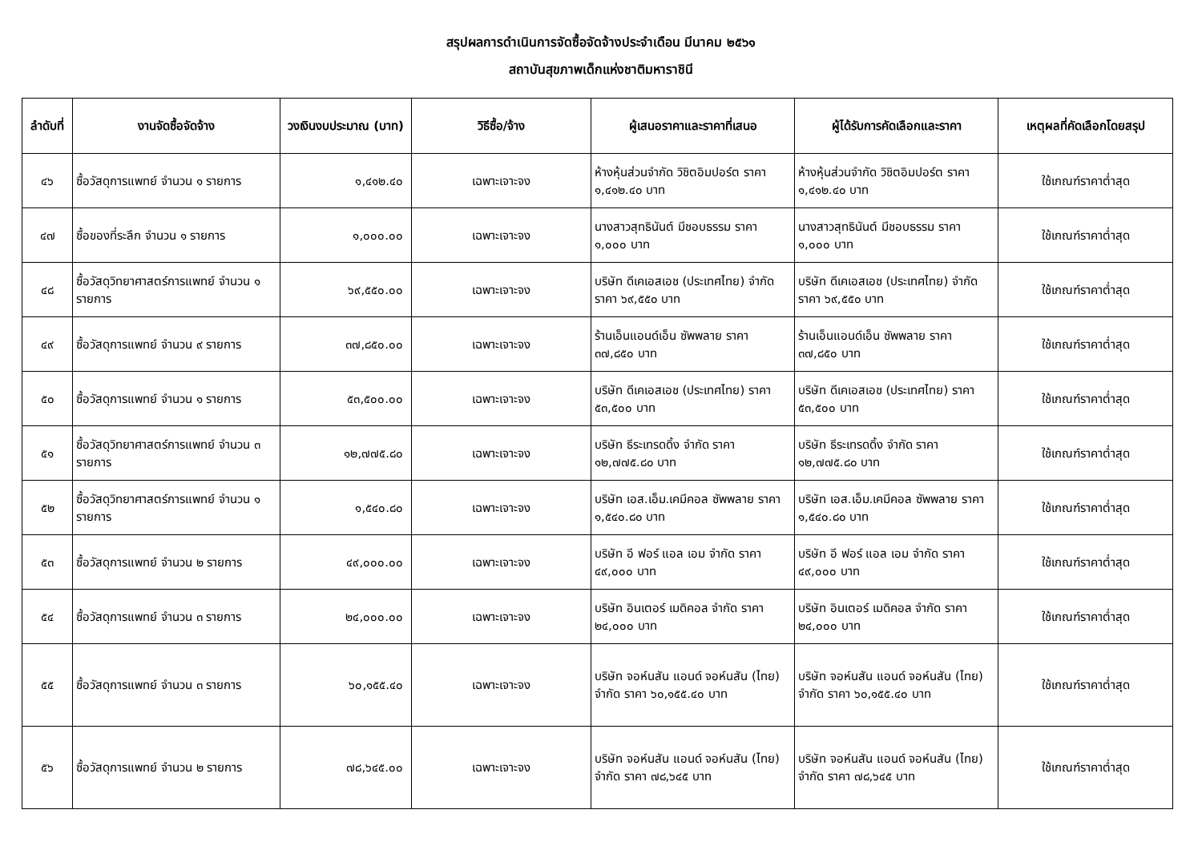สรุปผลการดำเนินการจัดซื้อจัดจ้างประจำเดือน มีนาคม ๒๕๖๑
สถาบันสุขภาพเด็กแห่งชาติมหาราชินี
| ลำดับที่ | งานจัดซื้อจัดจ้าง | วงเงินงบประมาณ (บาท) | วิธีซื้อ/จ้าง | ผู้เสนอราคาและราคาที่เสนอ | ผู้ได้รับการคัดเลือกและราคา | เหตุผลที่คัดเลือกโดยสรุป |
| --- | --- | --- | --- | --- | --- | --- |
| ๔๖ | ซื้อวัสดุการแพทย์ จำนวน ๑ รายการ | ๑,๔๑๒.๔๐ | เฉพาะเจาะจง | ห้างหุ้นส่วนจำกัด วิชิตอิมปอร์ต ราคา ๑,๔๑๒.๔๐ บาท | ห้างหุ้นส่วนจำกัด วิชิตอิมปอร์ต ราคา ๑,๔๑๒.๔๐ บาท | ใช้เกณฑ์ราคาต่ำสุด |
| ๔๗ | ซื้อของที่ระลึก จำนวน ๑ รายการ | ๑,๐๐๐.๐๐ | เฉพาะเจาะจง | นางสาวสุทธินันต์ มีชอบธรรม ราคา ๑,๐๐๐ บาท | นางสาวสุทธินันต์ มีชอบธรรม ราคา ๑,๐๐๐ บาท | ใช้เกณฑ์ราคาต่ำสุด |
| ๔๘ | ซื้อวัสดุวิทยาศาสตร์การแพทย์ จำนวน ๑ รายการ | ๖๙,๕๕๐.๐๐ | เฉพาะเจาะจง | บริษัท ดีเคเอสเอช (ประเทศไทย) จำกัด ราคา ๖๙,๕๕๐ บาท | บริษัท ดีเคเอสเอช (ประเทศไทย) จำกัด ราคา ๖๙,๕๕๐ บาท | ใช้เกณฑ์ราคาต่ำสุด |
| ๔๙ | ซื้อวัสดุการแพทย์ จำนวน ๙ รายการ | ๓๗,๘๕๐.๐๐ | เฉพาะเจาะจง | ร้านเอ็นแอนด์เอ็น ซัพพลาย ราคา ๓๗,๘๕๐ บาท | ร้านเอ็นแอนด์เอ็น ซัพพลาย ราคา ๓๗,๘๕๐ บาท | ใช้เกณฑ์ราคาต่ำสุด |
| ๕๐ | ซื้อวัสดุการแพทย์ จำนวน ๑ รายการ | ๕๓,๕๐๐.๐๐ | เฉพาะเจาะจง | บริษัท ดีเคเอสเอช (ประเทศไทย) ราคา ๕๓,๕๐๐ บาท | บริษัท ดีเคเอสเอช (ประเทศไทย) ราคา ๕๓,๕๐๐ บาท | ใช้เกณฑ์ราคาต่ำสุด |
| ๕๑ | ซื้อวัสดุวิทยาศาสตร์การแพทย์ จำนวน ๓ รายการ | ๑๒,๗๗๕.๘๐ | เฉพาะเจาะจง | บริษัท ธีระเทรดดิ้ง จำกัด ราคา ๑๒,๗๗๕.๘๐ บาท | บริษัท ธีระเทรดดิ้ง จำกัด ราคา ๑๒,๗๗๕.๘๐ บาท | ใช้เกณฑ์ราคาต่ำสุด |
| ๕๒ | ซื้อวัสดุวิทยาศาสตร์การแพทย์ จำนวน ๑ รายการ | ๑,๕๔๐.๘๐ | เฉพาะเจาะจง | บริษัท เอส.เอ็ม.เคมีคอล ซัพพลาย ราคา ๑,๕๔๐.๘๐ บาท | บริษัท เอส.เอ็ม.เคมีคอล ซัพพลาย ราคา ๑,๕๔๐.๘๐ บาท | ใช้เกณฑ์ราคาต่ำสุด |
| ๕๓ | ซื้อวัสดุการแพทย์ จำนวน ๒ รายการ | ๔๙,๐๐๐.๐๐ | เฉพาะเจาะจง | บริษัท อี ฟอร์ แอล เอม จำกัด ราคา ๔๙,๐๐๐ บาท | บริษัท อี ฟอร์ แอล เอม จำกัด ราคา ๔๙,๐๐๐ บาท | ใช้เกณฑ์ราคาต่ำสุด |
| ๕๔ | ซื้อวัสดุการแพทย์ จำนวน ๓ รายการ | ๒๔,๐๐๐.๐๐ | เฉพาะเจาะจง | บริษัท อินเตอร์ เมดิคอล จำกัด ราคา ๒๔,๐๐๐ บาท | บริษัท อินเตอร์ เมดิคอล จำกัด ราคา ๒๔,๐๐๐ บาท | ใช้เกณฑ์ราคาต่ำสุด |
| ๕๕ | ซื้อวัสดุการแพทย์ จำนวน ๓ รายการ | ๖๐,๑๕๕.๔๐ | เฉพาะเจาะจง | บริษัท จอห์นสัน แอนด์ จอห์นสัน (ไทย) จำกัด ราคา ๖๐,๑๕๕.๔๐ บาท | บริษัท จอห์นสัน แอนด์ จอห์นสัน (ไทย) จำกัด ราคา ๖๐,๑๕๕.๔๐ บาท | ใช้เกณฑ์ราคาต่ำสุด |
| ๕๖ | ซื้อวัสดุการแพทย์ จำนวน ๒ รายการ | ๗๘,๖๔๕.๐๐ | เฉพาะเจาะจง | บริษัท จอห์นสัน แอนด์ จอห์นสัน (ไทย) จำกัด ราคา ๗๘,๖๔๕ บาท | บริษัท จอห์นสัน แอนด์ จอห์นสัน (ไทย) จำกัด ราคา ๗๘,๖๔๕ บาท | ใช้เกณฑ์ราคาต่ำสุด |